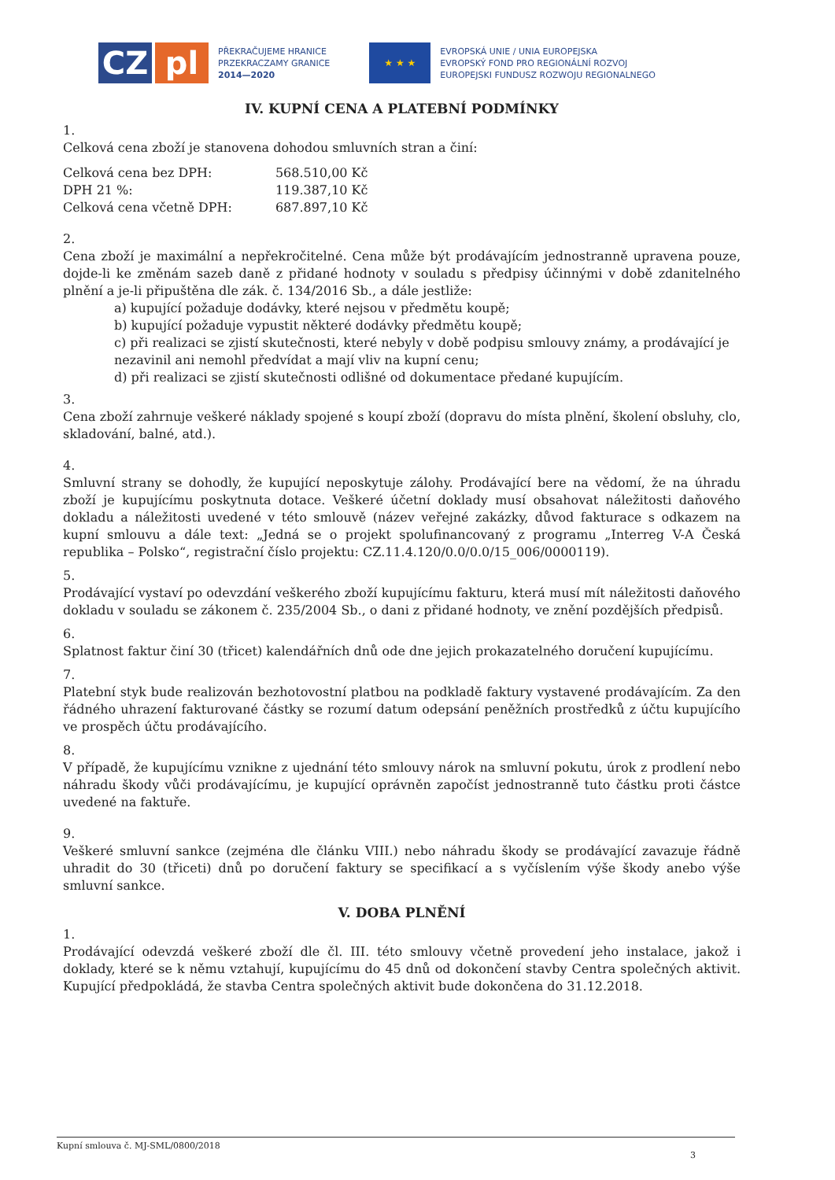CZ pl
PŘEKRAČUJEME HRANICE
PRZEKRACZAMY GRANICE
2014—2020
★ ★ ★
EVROPSKÁ UNIE / UNIA EUROPEJSKA
EVROPSKÝ FOND PRO REGIONÁLNÍ ROZVOJ
EUROPEJSKI FUNDUSZ ROZWOJU REGIONALNEGO
IV. KUPNÍ CENA A PLATEBNÍ PODMÍNKY
1.
Celková cena zboží je stanovena dohodou smluvních stran a činí:
| Celková cena bez DPH: | 568.510,00 Kč |
| DPH 21 %: | 119.387,10 Kč |
| Celková cena včetně DPH: | 687.897,10 Kč |
2.
Cena zboží je maximální a nepřekročitelné. Cena může být prodávajícím jednostranně upravena pouze, dojde-li ke změnám sazeb daně z přidané hodnoty v souladu s předpisy účinnými v době zdanitelného plnění a je-li připuštěna dle zák. č. 134/2016 Sb., a dále jestliže:
a) kupující požaduje dodávky, které nejsou v předmětu koupě;
b) kupující požaduje vypustit některé dodávky předmětu koupě;
c) při realizaci se zjistí skutečnosti, které nebyly v době podpisu smlouvy známy, a prodávající je nezavinil ani nemohl předvídat a mají vliv na kupní cenu;
d) při realizaci se zjistí skutečnosti odlišné od dokumentace předané kupujícím.
3.
Cena zboží zahrnuje veškeré náklady spojené s koupí zboží (dopravu do místa plnění, školení obsluhy, clo, skladování, balné, atd.).
4.
Smluvní strany se dohodly, že kupující neposkytuje zálohy. Prodávající bere na vědomí, že na úhradu zboží je kupujícímu poskytnuta dotace. Veškeré účetní doklady musí obsahovat náležitosti daňového dokladu a náležitosti uvedené v této smlouvě (název veřejné zakázky, důvod fakturace s odkazem na kupní smlouvu a dále text: „Jedná se o projekt spolufinancovaný z programu „Interreg V-A Česká republika – Polsko“, registrační číslo projektu: CZ.11.4.120/0.0/0.0/15_006/0000119).
5.
Prodávající vystaví po odevzdání veškerého zboží kupujícímu fakturu, která musí mít náležitosti daňového dokladu v souladu se zákonem č. 235/2004 Sb., o dani z přidané hodnoty, ve znění pozdějších předpisů.
6.
Splatnost faktur činí 30 (třicet) kalendářních dnů ode dne jejich prokazatelného doručení kupujícímu.
7.
Platební styk bude realizován bezhotovostní platbou na podkladě faktury vystavené prodávajícím. Za den řádného uhrazení fakturované částky se rozumí datum odepsání peněžních prostředků z účtu kupujícího ve prospěch účtu prodávajícího.
8.
V případě, že kupujícímu vznikne z ujednání této smlouvy nárok na smluvní pokutu, úrok z prodlení nebo náhradu škody vůči prodávajícímu, je kupující oprávněn započíst jednostranně tuto částku proti částce uvedené na faktuře.
9.
Veškeré smluvní sankce (zejména dle článku VIII.) nebo náhradu škody se prodávající zavazuje řádně uhradit do 30 (třiceti) dnů po doručení faktury se specifikací a s vyčíslením výše škody anebo výše smluvní sankce.
V. DOBA PLNĚNÍ
1.
Prodávající odevzdá veškeré zboží dle čl. III. této smlouvy včetně provedení jeho instalace, jakož i doklady, které se k němu vztahují, kupujícímu do 45 dnů od dokončení stavby Centra společných aktivit. Kupující předpokládá, že stavba Centra společných aktivit bude dokončena do 31.12.2018.
Kupní smlouva č. MJ-SML/0800/2018 3